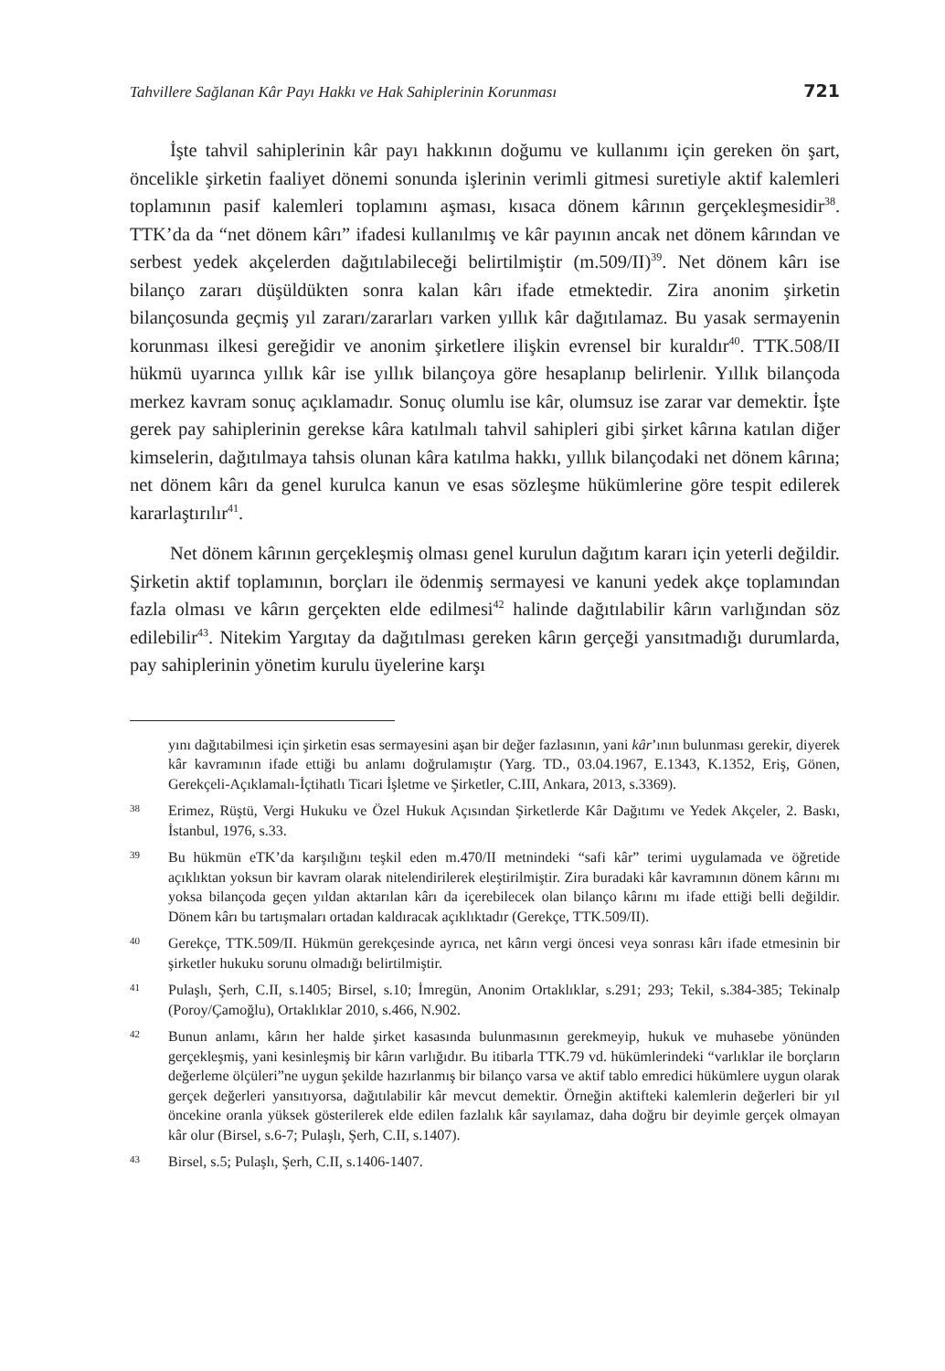Tahvillere Sağlanan Kâr Payı Hakkı ve Hak Sahiplerinin Korunması 721
İşte tahvil sahiplerinin kâr payı hakkının doğumu ve kullanımı için gereken ön şart, öncelikle şirketin faaliyet dönemi sonunda işlerinin verimli gitmesi suretiyle aktif kalemleri toplamının pasif kalemleri toplamını aşması, kısaca dönem kârının gerçekleşmesidir<sup>38</sup>. TTK’da da “net dönem kârı” ifadesi kullanılmış ve kâr payının ancak net dönem kârından ve serbest yedek akçelerden dağıtılabileceği belirtilmiştir (m.509/II)<sup>39</sup>. Net dönem kârı ise bilanço zararı düşüldükten sonra kalan kârı ifade etmektedir. Zira anonim şirketin bilançosunda geçmiş yıl zararı/zararları varken yıllık kâr dağıtılamaz. Bu yasak sermayenin korunması ilkesi gereğidir ve anonim şirketlere ilişkin evrensel bir kuraldır<sup>40</sup>. TTK.508/II hükmü uyarınca yıllık kâr ise yıllık bilançoya göre hesaplanıp belirlenir. Yıllık bilançoda merkez kavram sonuç açıklamadır. Sonuç olumlu ise kâr, olumsuz ise zarar var demektir. İşte gerek pay sahiplerinin gerekse kâra katılmalı tahvil sahipleri gibi şirket kârına katılan diğer kimselerin, dağıtılmaya tahsis olunan kâra katılma hakkı, yıllık bilançodaki net dönem kârına; net dönem kârı da genel kurulca kanun ve esas sözleşme hükümlerine göre tespit edilerek kararlaştırılır<sup>41</sup>.
Net dönem kârının gerçekleşmiş olması genel kurulun dağıtım kararı için yeterli değildir. Şirketin aktif toplamının, borçları ile ödenmiş sermayesi ve kanuni yedek akçe toplamından fazla olması ve kârın gerçekten elde edilmesi<sup>42</sup> halinde dağıtılabilir kârın varlığından söz edilebilir<sup>43</sup>. Nitekim Yargıtay da dağıtılması gereken kârın gerçeği yansıtmadığı durumlarda, pay sahiplerinin yönetim kurulu üyelerine karşı
yını dağıtabilmesi için şirketin esas sermayesini aşan bir değer fazlasının, yani kâr’ının bulunması gerekir, diyerek kâr kavramının ifade ettiği bu anlamı doğrulamıştır (Yarg. TD., 03.04.1967, E.1343, K.1352, Eriş, Gönen, Gerekçeli-Açıklamalı-İçtihatlı Ticari İşletme ve Şirketler, C.III, Ankara, 2013, s.3369).
38 Erimez, Rüştü, Vergi Hukuku ve Özel Hukuk Açısından Şirketlerde Kâr Dağıtımı ve Yedek Akçeler, 2. Baskı, İstanbul, 1976, s.33.
39 Bu hükmün eTK’da karşılığını teşkil eden m.470/II metnindeki “safi kâr” terimi uygulamada ve öğretide açıklıktan yoksun bir kavram olarak nitelendirilerek eleştirilmiştir. Zira buradaki kâr kavramının dönem kârını mı yoksa bilançoda geçen yıldan aktarılan kârı da içerebilecek olan bilanço kârını mı ifade ettiği belli değildir. Dönem kârı bu tartışmaları ortadan kaldıracak açıklıktadır (Gerekçe, TTK.509/II).
40 Gerekçe, TTK.509/II. Hükmün gerekçesinde ayrıca, net kârın vergi öncesi veya sonrası kârı ifade etmesinin bir şirketler hukuku sorunu olmadığı belirtilmiştir.
41 Pulaşlı, Şerh, C.II, s.1405; Birsel, s.10; İmregün, Anonim Ortaklıklar, s.291; 293; Tekil, s.384-385; Tekinalp (Poroy/Çamoğlu), Ortaklıklar 2010, s.466, N.902.
42 Bunun anlamı, kârın her halde şirket kasasında bulunmasının gerekmeyip, hukuk ve muhasebe yönünden gerçekleşmiş, yani kesinleşmiş bir kârın varlığıdır. Bu itibarla TTK.79 vd. hükümlerindeki “varlıklar ile borçların değerleme ölçüleri”ne uygun şekilde hazırlanmış bir bilanço varsa ve aktif tablo emredici hükümlere uygun olarak gerçek değerleri yansıtıyorsa, dağıtılabilir kâr mevcut demektir. Örneğin aktifteki kalemlerin değerleri bir yıl öncekine oranla yüksek gösterilerek elde edilen fazlalık kâr sayılamaz, daha doğru bir deyimle gerçek olmayan kâr olur (Birsel, s.6-7; Pulaşlı, Şerh, C.II, s.1407).
43 Birsel, s.5; Pulaşlı, Şerh, C.II, s.1406-1407.